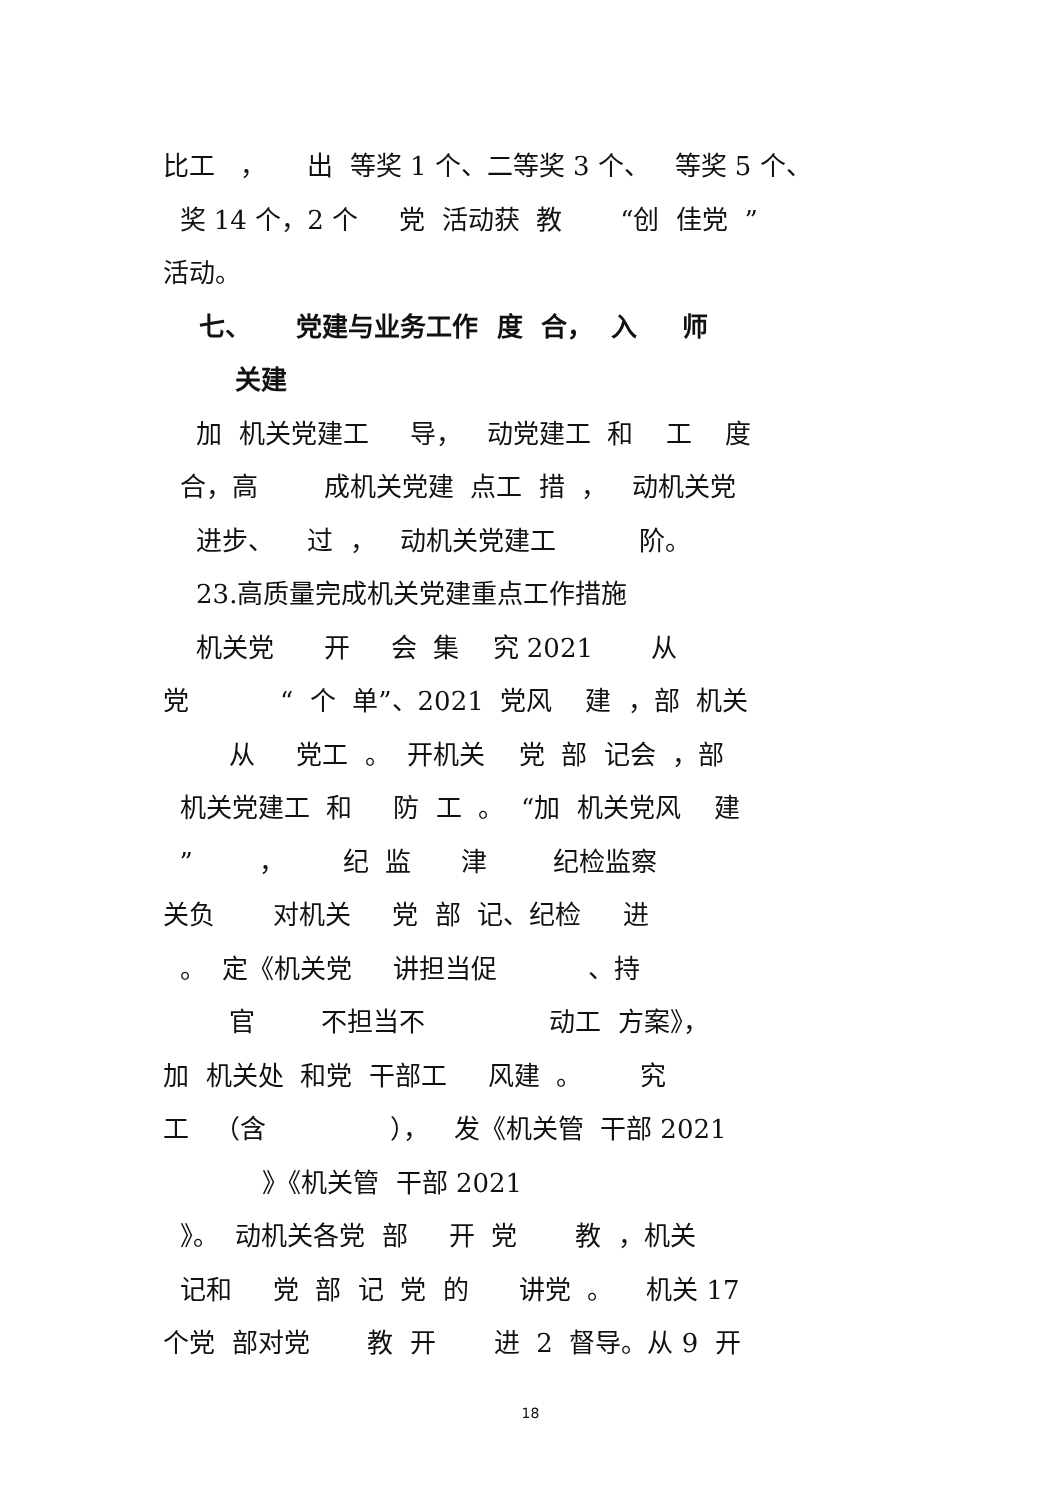比工 ， 出 等奖 1 个、二等奖 3 个、 等奖 5 个、
奖 14 个，2 个 党 活动获 教 “创 佳党 ”
活动。
七、 党建与业务工作 度 合， 入 师
关建
加 机关党建工 导， 动党建工 和 工 度
合，高 成机关党建 点工 措 ， 动机关党
进步、 过 ， 动机关党建工 阶。
23.高质量完成机关党建重点工作措施
机关党 开 会 集 究 2021 从
党 “ 个 单”、2021 党风 建 ，部 机关
从 党工 。 开机关 党 部 记会 ，部
机关党建工 和 防 工 。 “加 机关党风 建
” ， 纪 监 津 纪检监察
关负 对机关 党 部 记、纪检 进
。 定《机关党 讲担当促 、持
官 不担当不 动工 方案》，
加 机关处 和党 干部工 风建 。 究
工 （含 ）， 发《机关管 干部 2021
》《机关管 干部 2021
》。 动机关各党 部 开 党 教 ，机关
记和 党 部 记 党 的 讲党 。 机关 17
个党 部对党 教 开 进 2 督导。从 9 开
18